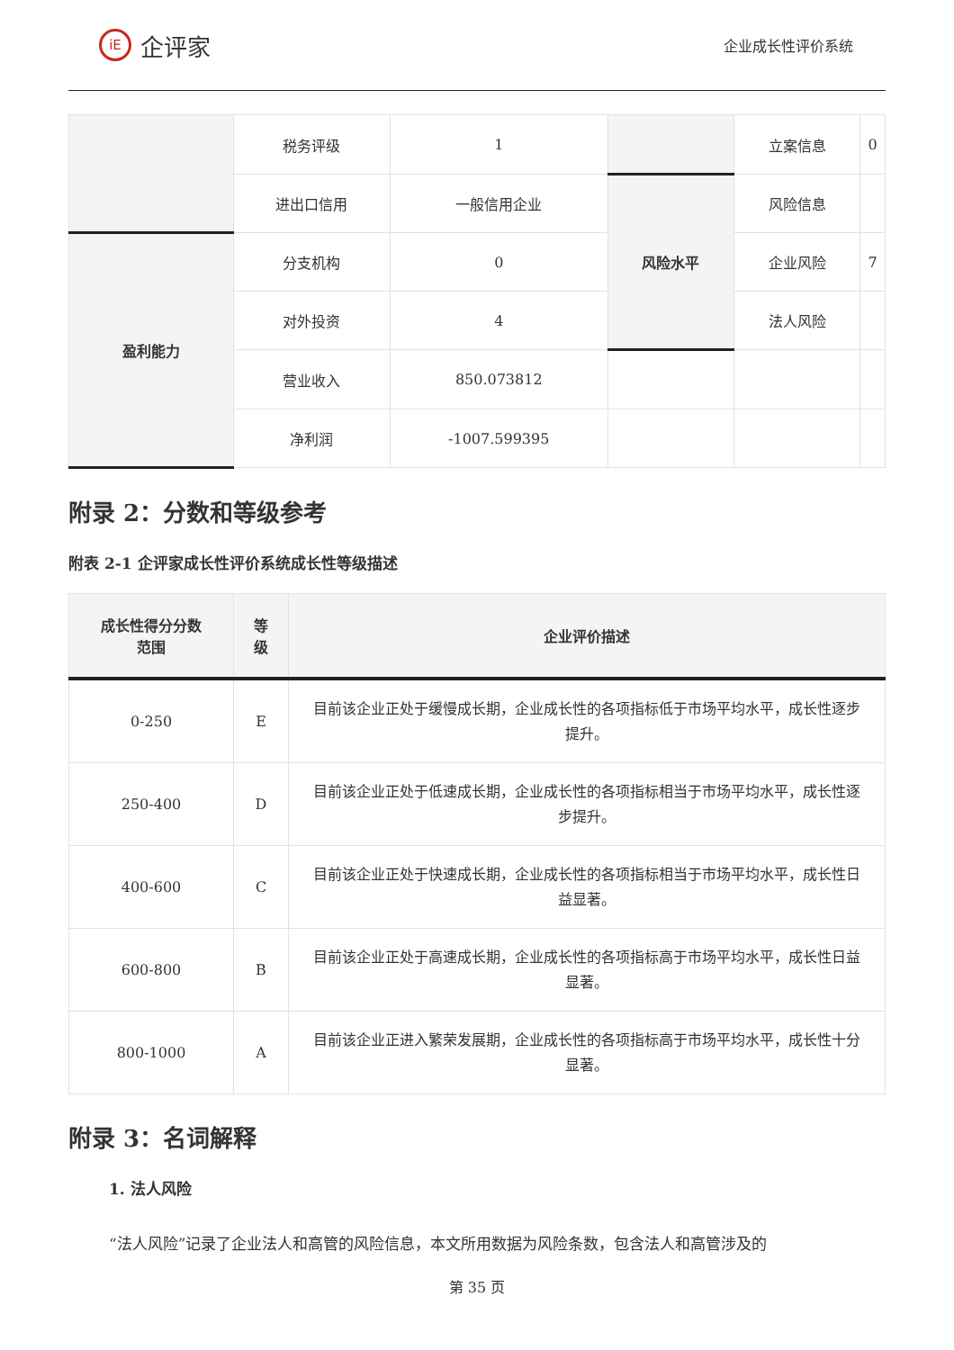iE
企评家
企业成长性评价系统
| | 税务评级 | 1 | | 立案信息 | 0 |
| | 进出口信用 | 一般信用企业 | 风险水平 | 风险信息 | |
| 盈利能力 | 分支机构 | 0 | | 企业风险 | 7 |
| | 对外投资 | 4 | | 法人风险 | |
| | 营业收入 | 850.073812 | | | |
| | 净利润 | -1007.599395 | | | |
附录 2：分数和等级参考
附表 2-1 企评家成长性评价系统成长性等级描述
| 成长性得分分数 范围 | 等 级 | 企业评价描述 |
| --- | --- | --- |
| 0-250 | E | 目前该企业正处于缓慢成长期，企业成长性的各项指标低于市场平均水平，成长性逐步提升。 |
| 250-400 | D | 目前该企业正处于低速成长期，企业成长性的各项指标相当于市场平均水平，成长性逐步提升。 |
| 400-600 | C | 目前该企业正处于快速成长期，企业成长性的各项指标相当于市场平均水平，成长性日益显著。 |
| 600-800 | B | 目前该企业正处于高速成长期，企业成长性的各项指标高于市场平均水平，成长性日益显著。 |
| 800-1000 | A | 目前该企业正进入繁荣发展期，企业成长性的各项指标高于市场平均水平，成长性十分显著。 |
附录 3：名词解释
1. 法人风险
“法人风险”记录了企业法人和高管的风险信息，本文所用数据为风险条数，包含法人和高管涉及的
第 35 页